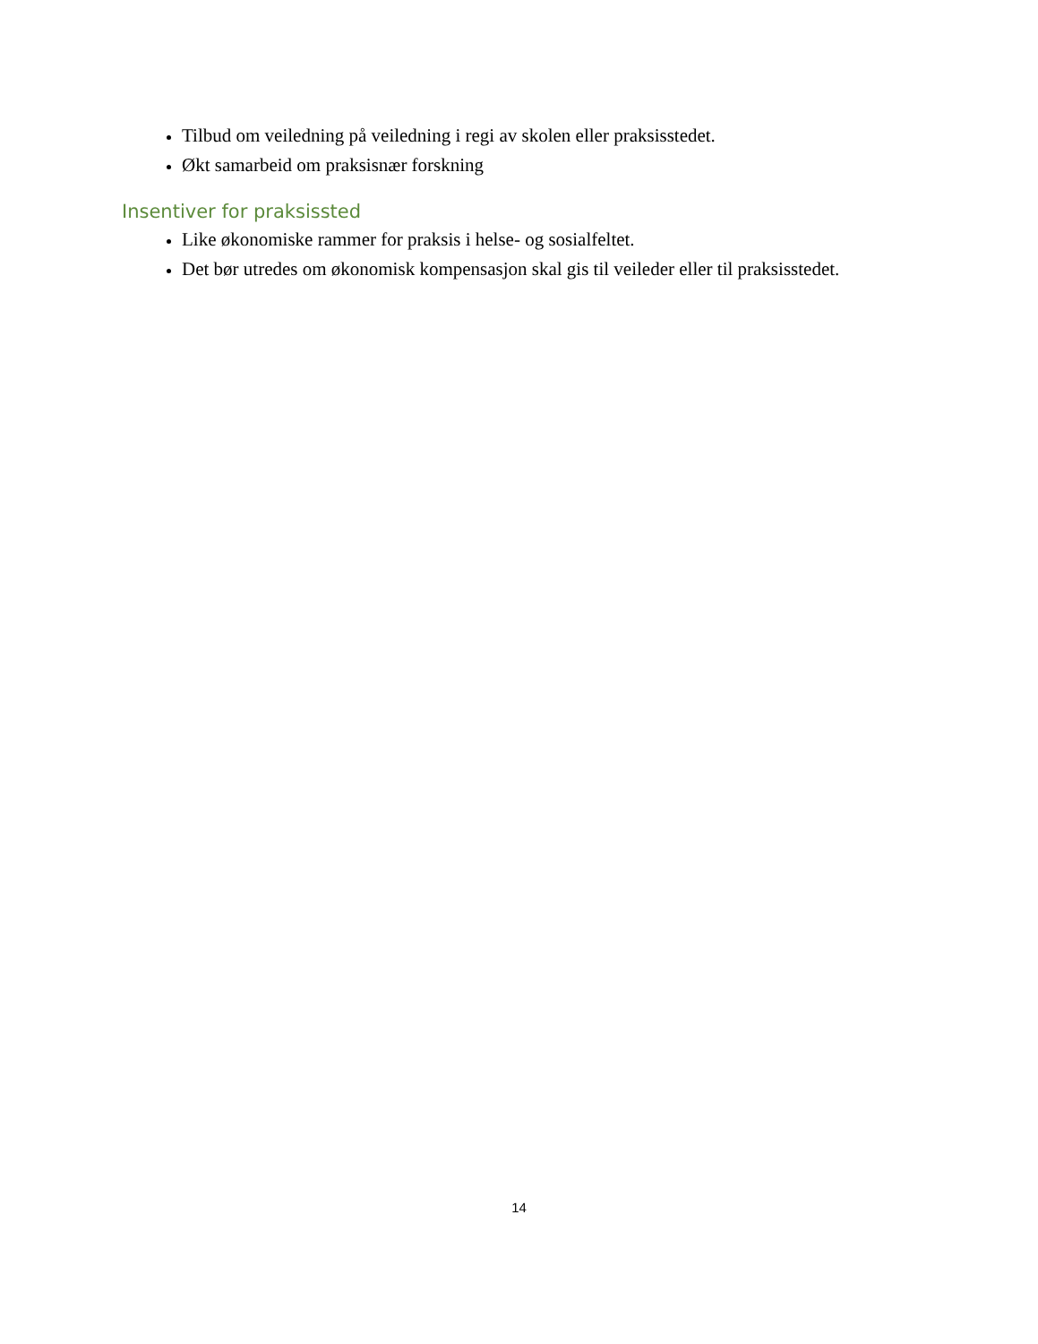Tilbud om veiledning på veiledning i regi av skolen eller praksisstedet.
Økt samarbeid om praksisnær forskning
Insentiver for praksissted
Like økonomiske rammer for praksis i helse- og sosialfeltet.
Det bør utredes om økonomisk kompensasjon skal gis til veileder eller til praksisstedet.
14